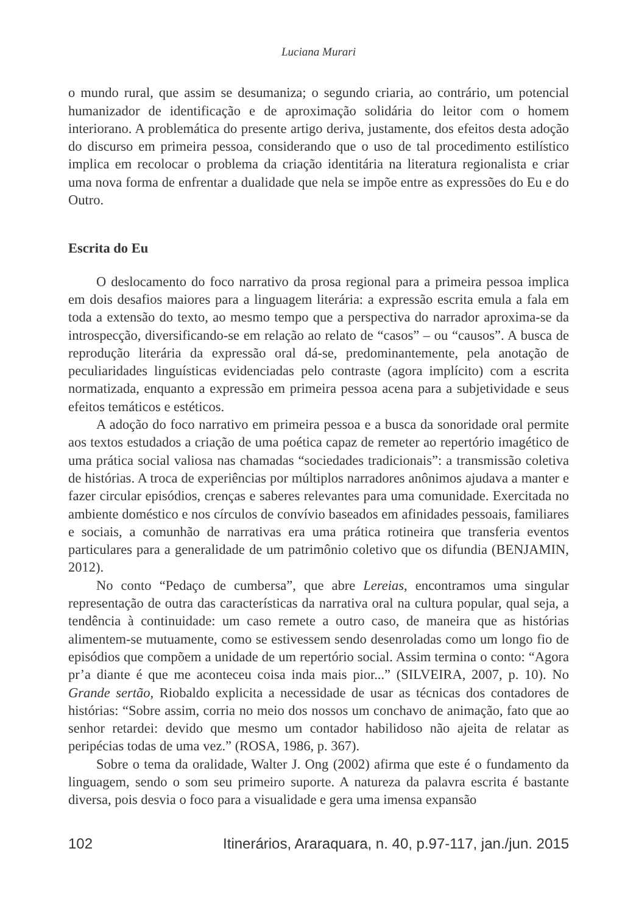Luciana Murari
o mundo rural, que assim se desumaniza; o segundo criaria, ao contrário, um potencial humanizador de identificação e de aproximação solidária do leitor com o homem interiorano. A problemática do presente artigo deriva, justamente, dos efeitos desta adoção do discurso em primeira pessoa, considerando que o uso de tal procedimento estilístico implica em recolocar o problema da criação identitária na literatura regionalista e criar uma nova forma de enfrentar a dualidade que nela se impõe entre as expressões do Eu e do Outro.
Escrita do Eu
O deslocamento do foco narrativo da prosa regional para a primeira pessoa implica em dois desafios maiores para a linguagem literária: a expressão escrita emula a fala em toda a extensão do texto, ao mesmo tempo que a perspectiva do narrador aproxima-se da introspecção, diversificando-se em relação ao relato de “casos” – ou “causos”. A busca de reprodução literária da expressão oral dá-se, predominantemente, pela anotação de peculiaridades linguísticas evidenciadas pelo contraste (agora implícito) com a escrita normatizada, enquanto a expressão em primeira pessoa acena para a subjetividade e seus efeitos temáticos e estéticos.
A adoção do foco narrativo em primeira pessoa e a busca da sonoridade oral permite aos textos estudados a criação de uma poética capaz de remeter ao repertório imagético de uma prática social valiosa nas chamadas “sociedades tradicionais”: a transmissão coletiva de histórias. A troca de experiências por múltiplos narradores anônimos ajudava a manter e fazer circular episódios, crenças e saberes relevantes para uma comunidade. Exercitada no ambiente doméstico e nos círculos de convívio baseados em afinidades pessoais, familiares e sociais, a comunhão de narrativas era uma prática rotineira que transferia eventos particulares para a generalidade de um patrimônio coletivo que os difundia (BENJAMIN, 2012).
No conto “Pedaço de cumbersa”, que abre Lereias, encontramos uma singular representação de outra das características da narrativa oral na cultura popular, qual seja, a tendência à continuidade: um caso remete a outro caso, de maneira que as histórias alimentem-se mutuamente, como se estivessem sendo desenroladas como um longo fio de episódios que compõem a unidade de um repertório social. Assim termina o conto: “Agora pr’a diante é que me aconteceu coisa inda mais pior...” (SILVEIRA, 2007, p. 10). No Grande sertão, Riobaldo explicita a necessidade de usar as técnicas dos contadores de histórias: “Sobre assim, corria no meio dos nossos um conchavo de animação, fato que ao senhor retardei: devido que mesmo um contador habilidoso não ajeita de relatar as peripécias todas de uma vez.” (ROSA, 1986, p. 367).
Sobre o tema da oralidade, Walter J. Ong (2002) afirma que este é o fundamento da linguagem, sendo o som seu primeiro suporte. A natureza da palavra escrita é bastante diversa, pois desvia o foco para a visualidade e gera uma imensa expansão
102 Itinerários, Araraquara, n. 40, p.97-117, jan./jun. 2015